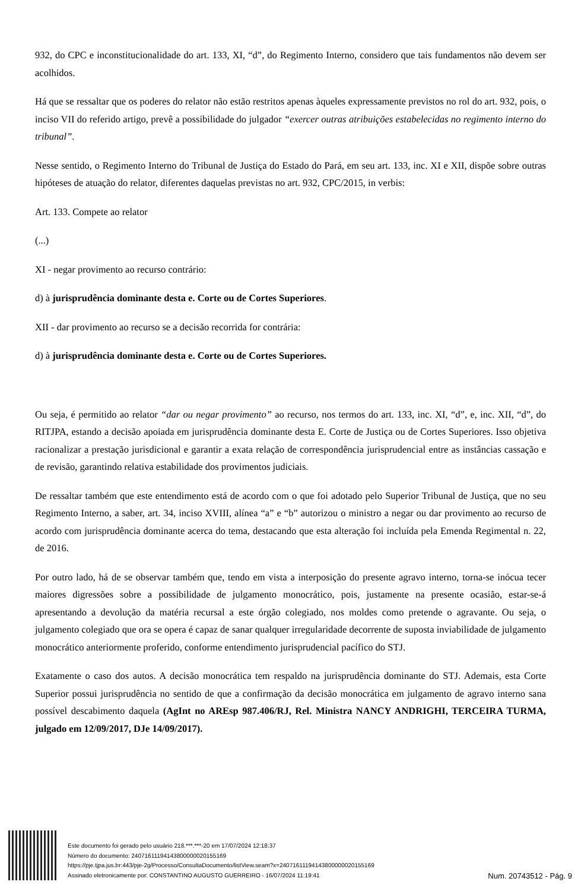932, do CPC e inconstitucionalidade do art. 133, XI, “d”, do Regimento Interno, considero que tais fundamentos não devem ser acolhidos.
Há que se ressaltar que os poderes do relator não estão restritos apenas àqueles expressamente previstos no rol do art. 932, pois, o inciso VII do referido artigo, prevê a possibilidade do julgador “exercer outras atribuições estabelecidas no regimento interno do tribunal”.
Nesse sentido, o Regimento Interno do Tribunal de Justiça do Estado do Pará, em seu art. 133, inc. XI e XII, dispõe sobre outras hipóteses de atuação do relator, diferentes daquelas previstas no art. 932, CPC/2015, in verbis:
Art. 133. Compete ao relator
(...)
XI - negar provimento ao recurso contrário:
d) à jurisprudência dominante desta e. Corte ou de Cortes Superiores.
XII - dar provimento ao recurso se a decisão recorrida for contrária:
d) à jurisprudência dominante desta e. Corte ou de Cortes Superiores.
Ou seja, é permitido ao relator “dar ou negar provimento” ao recurso, nos termos do art. 133, inc. XI, “d”, e, inc. XII, “d”, do RITJPA, estando a decisão apoiada em jurisprudência dominante desta E. Corte de Justiça ou de Cortes Superiores. Isso objetiva racionalizar a prestação jurisdicional e garantir a exata relação de correspondência jurisprudencial entre as instâncias cassação e de revisão, garantindo relativa estabilidade dos provimentos judiciais.
De ressaltar também que este entendimento está de acordo com o que foi adotado pelo Superior Tribunal de Justiça, que no seu Regimento Interno, a saber, art. 34, inciso XVIII, alínea “a” e “b” autorizou o ministro a negar ou dar provimento ao recurso de acordo com jurisprudência dominante acerca do tema, destacando que esta alteração foi incluída pela Emenda Regimental n. 22, de 2016.
Por outro lado, há de se observar também que, tendo em vista a interposição do presente agravo interno, torna-se inócua tecer maiores digressões sobre a possibilidade de julgamento monocrático, pois, justamente na presente ocasião, estar-se-á apresentando a devolução da matéria recursal a este órgão colegiado, nos moldes como pretende o agravante. Ou seja, o julgamento colegiado que ora se opera é capaz de sanar qualquer irregularidade decorrente de suposta inviabilidade de julgamento monocrático anteriormente proferido, conforme entendimento jurisprudencial pacífico do STJ.
Exatamente o caso dos autos. A decisão monocrática tem respaldo na jurisprudência dominante do STJ. Ademais, esta Corte Superior possui jurisprudência no sentido de que a confirmação da decisão monocrática em julgamento de agravo interno sana possível descabimento daquela (AgInt no AREsp 987.406/RJ, Rel. Ministra NANCY ANDRIGHI, TERCEIRA TURMA, julgado em 12/09/2017, DJe 14/09/2017).
Este documento foi gerado pelo usuário 218.***.***-20 em 17/07/2024 12:18:37
Número do documento: 24071611194143800000020155169
https://pje.tjpa.jus.br:443/pje-2g/Processo/ConsultaDocumento/listView.seam?x=24071611194143800000020155169
Assinado eletronicamente por: CONSTANTINO AUGUSTO GUERREIRO - 16/07/2024 11:19:41
Num. 20743512 - Pág. 9